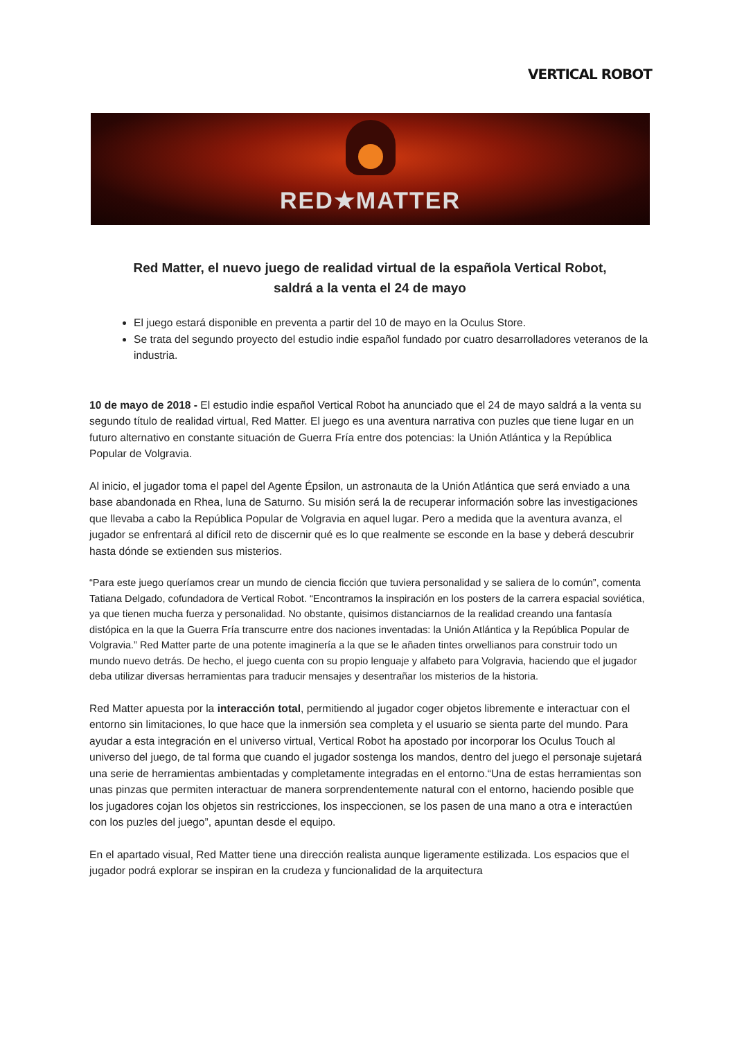VERTICAL ROBOT
RED★MATTER
Red Matter, el nuevo juego de realidad virtual de la española Vertical Robot,
saldrá a la venta el 24 de mayo
El juego estará disponible en preventa a partir del 10 de mayo en la Oculus Store.
Se trata del segundo proyecto del estudio indie español fundado por cuatro desarrolladores veteranos de la industria.
10 de mayo de 2018 - El estudio indie español Vertical Robot ha anunciado que el 24 de mayo saldrá a la venta su segundo título de realidad virtual, Red Matter. El juego es una aventura narrativa con puzles que tiene lugar en un futuro alternativo en constante situación de Guerra Fría entre dos potencias: la Unión Atlántica y la República Popular de Volgravia.
Al inicio, el jugador toma el papel del Agente Épsilon, un astronauta de la Unión Atlántica que será enviado a una base abandonada en Rhea, luna de Saturno. Su misión será la de recuperar información sobre las investigaciones que llevaba a cabo la República Popular de Volgravia en aquel lugar. Pero a medida que la aventura avanza, el jugador se enfrentará al difícil reto de discernir qué es lo que realmente se esconde en la base y deberá descubrir hasta dónde se extienden sus misterios.
“Para este juego queríamos crear un mundo de ciencia ficción que tuviera personalidad y se saliera de lo común”, comenta Tatiana Delgado, cofundadora de Vertical Robot. “Encontramos la inspiración en los posters de la carrera espacial soviética, ya que tienen mucha fuerza y personalidad. No obstante, quisimos distanciarnos de la realidad creando una fantasía distópica en la que la Guerra Fría transcurre entre dos naciones inventadas: la Unión Atlántica y la República Popular de Volgravia.” Red Matter parte de una potente imaginería a la que se le añaden tintes orwellianos para construir todo un mundo nuevo detrás. De hecho, el juego cuenta con su propio lenguaje y alfabeto para Volgravia, haciendo que el jugador deba utilizar diversas herramientas para traducir mensajes y desentrañar los misterios de la historia.
Red Matter apuesta por la interacción total, permitiendo al jugador coger objetos libremente e interactuar con el entorno sin limitaciones, lo que hace que la inmersión sea completa y el usuario se sienta parte del mundo. Para ayudar a esta integración en el universo virtual, Vertical Robot ha apostado por incorporar los Oculus Touch al universo del juego, de tal forma que cuando el jugador sostenga los mandos, dentro del juego el personaje sujetará una serie de herramientas ambientadas y completamente integradas en el entorno.“Una de estas herramientas son unas pinzas que permiten interactuar de manera sorprendentemente natural con el entorno, haciendo posible que los jugadores cojan los objetos sin restricciones, los inspeccionen, se los pasen de una mano a otra e interactúen con los puzles del juego”, apuntan desde el equipo.
En el apartado visual, Red Matter tiene una dirección realista aunque ligeramente estilizada. Los espacios que el jugador podrá explorar se inspiran en la crudeza y funcionalidad de la arquitectura